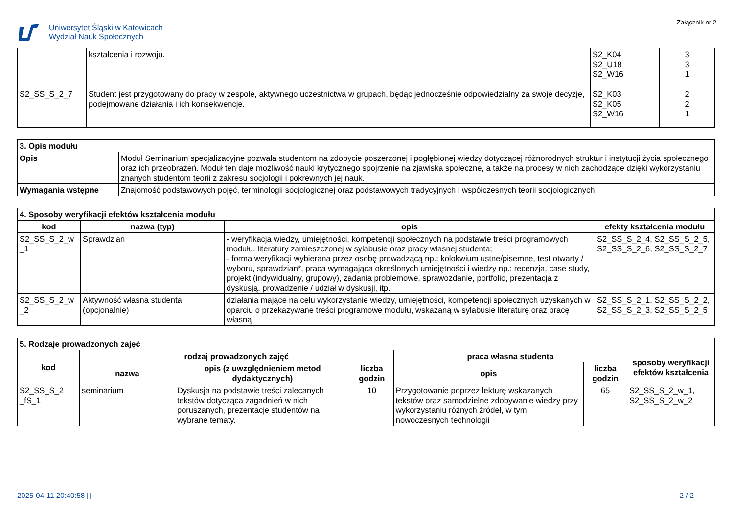Uniwersytet Śląski w Katowicach
Wydział Nauk Społecznych
Załącznik nr 2
| | kształcenia i rozwoju. | S2_K04 S2_U18 S2_W16 | 3 3 1 |
| S2_SS_S_2_7 | Student jest przygotowany do pracy w zespole, aktywnego uczestnictwa w grupach, będąc jednocześnie odpowiedzialny za swoje decyzje, podejmowane działania i ich konsekwencje. | S2_K03 S2_K05 S2_W16 | 2 2 1 |
| 3. Opis modułu | |
| Opis | Moduł Seminarium specjalizacyjne pozwala studentom na zdobycie poszerzonej i pogłębionej wiedzy dotyczącej różnorodnych struktur i instytucji życia społecznego oraz ich przeobrażeń. Moduł ten daje możliwość nauki krytycznego spojrzenie na zjawiska społeczne, a także na procesy w nich zachodzące dzięki wykorzystaniu znanych studentom teorii z zakresu socjologii i pokrewnych jej nauk. |
| Wymagania wstępne | Znajomość podstawowych pojęć, terminologii socjologicznej oraz podstawowych tradycyjnych i współczesnych teorii socjologicznych. |
| 4. Sposoby weryfikacji efektów kształcenia modułu | | | |
| kod | nazwa (typ) | opis | efekty kształcenia modułu |
| S2_SS_S_2_w _1 | Sprawdzian | - weryfikacja wiedzy, umiejętności, kompetencji społecznych na podstawie treści programowych modułu, literatury zamieszczonej w sylabusie oraz pracy własnej studenta; - forma weryfikacji wybierana przez osobę prowadzącą np.: kolokwium ustne/pisemne, test otwarty / wyboru, sprawdzian*, praca wymagająca określonych umiejętności i wiedzy np.: recenzja, case study, projekt (indywidualny, grupowy), zadania problemowe, sprawozdanie, portfolio, prezentacja z dyskusją, prowadzenie / udział w dyskusji, itp. | S2_SS_S_2_4, S2_SS_S_2_5, S2_SS_S_2_6, S2_SS_S_2_7 |
| S2_SS_S_2_w _2 | Aktywność własna studenta (opcjonalnie) | działania mające na celu wykorzystanie wiedzy, umiejętności, kompetencji społecznych uzyskanych w oparciu o przekazywane treści programowe modułu, wskazaną w sylabusie literaturę oraz pracę własną | S2_SS_S_2_1, S2_SS_S_2_2, S2_SS_S_2_3, S2_SS_S_2_5 |
| 5. Rodzaje prowadzonych zajęć | | | | | | |
| kod | rodzaj prowadzonych zajęć | | | praca własna studenta | | sposoby weryfikacji efektów kształcenia |
| | nazwa | opis (z uwzględnieniem metod dydaktycznych) | liczba godzin | opis | liczba godzin | |
| S2_SS_S_2 _fS_1 | seminarium | Dyskusja na podstawie treści zalecanych tekstów dotycząca zagadnień w nich poruszanych, prezentacje studentów na wybrane tematy. | 10 | Przygotowanie poprzez lekturę wskazanych tekstów oraz samodzielne zdobywanie wiedzy przy wykorzystaniu różnych źródeł, w tym nowoczesnych technologii | 65 | S2_SS_S_2_w_1, S2_SS_S_2_w_2 |
2025-04-11 20:40:58 [] 2 / 2